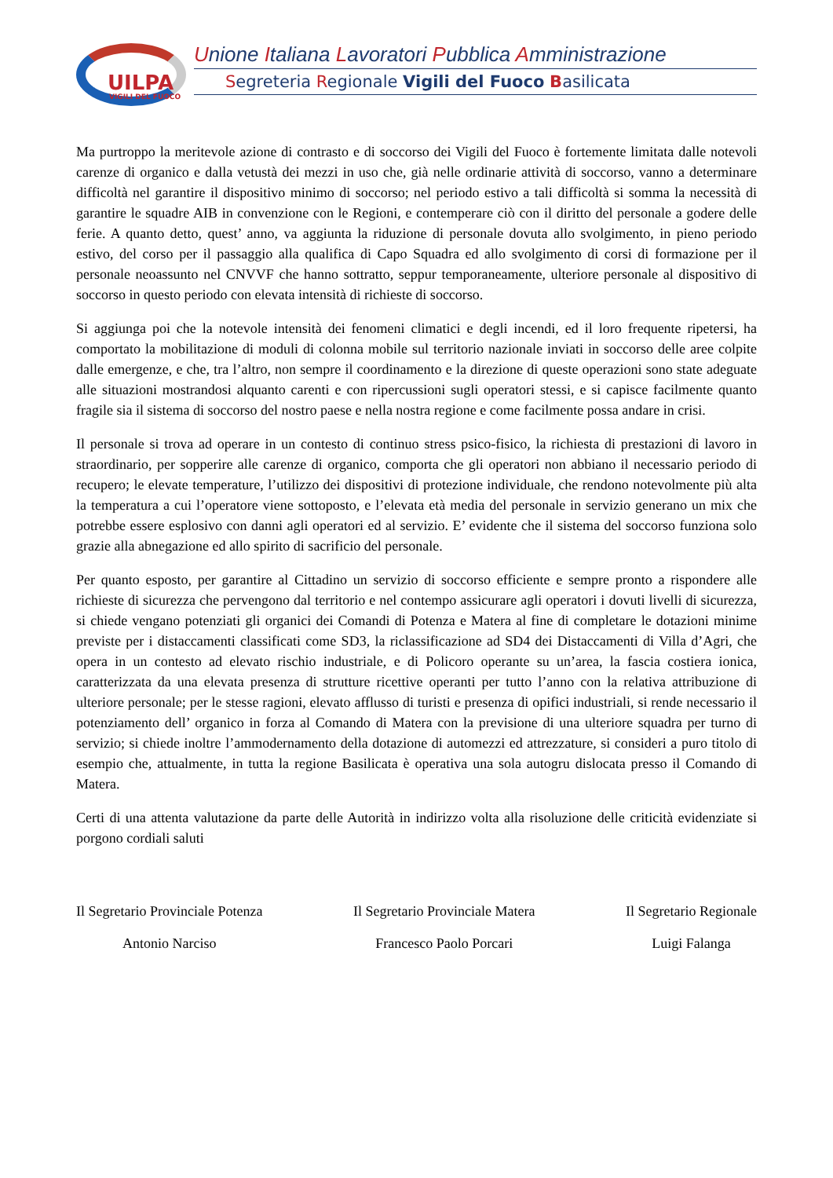UILPA
VIGILI DEL FUOCO
Unione Italiana Lavoratori Pubblica Amministrazione
Segreteria Regionale Vigili del Fuoco Basilicata
Ma purtroppo la meritevole azione di contrasto e di soccorso dei Vigili del Fuoco è fortemente limitata dalle notevoli carenze di organico e dalla vetustà dei mezzi in uso che, già nelle ordinarie attività di soccorso, vanno a determinare difficoltà nel garantire il dispositivo minimo di soccorso; nel periodo estivo a tali difficoltà si somma la necessità di garantire le squadre AIB in convenzione con le Regioni, e contemperare ciò con il diritto del personale a godere delle ferie. A quanto detto, quest’ anno, va aggiunta la riduzione di personale dovuta allo svolgimento, in pieno periodo estivo, del corso per il passaggio alla qualifica di Capo Squadra ed allo svolgimento di corsi di formazione per il personale neoassunto nel CNVVF che hanno sottratto, seppur temporaneamente, ulteriore personale al dispositivo di soccorso in questo periodo con elevata intensità di richieste di soccorso.
Si aggiunga poi che la notevole intensità dei fenomeni climatici e degli incendi, ed il loro frequente ripetersi, ha comportato la mobilitazione di moduli di colonna mobile sul territorio nazionale inviati in soccorso delle aree colpite dalle emergenze, e che, tra l’altro, non sempre il coordinamento e la direzione di queste operazioni sono state adeguate alle situazioni mostrandosi alquanto carenti e con ripercussioni sugli operatori stessi, e si capisce facilmente quanto fragile sia il sistema di soccorso del nostro paese e nella nostra regione e come facilmente possa andare in crisi.
Il personale si trova ad operare in un contesto di continuo stress psico-fisico, la richiesta di prestazioni di lavoro in straordinario, per sopperire alle carenze di organico, comporta che gli operatori non abbiano il necessario periodo di recupero; le elevate temperature, l’utilizzo dei dispositivi di protezione individuale, che rendono notevolmente più alta la temperatura a cui l’operatore viene sottoposto, e l’elevata età media del personale in servizio generano un mix che potrebbe essere esplosivo con danni agli operatori ed al servizio. E’ evidente che il sistema del soccorso funziona solo grazie alla abnegazione ed allo spirito di sacrificio del personale.
Per quanto esposto, per garantire al Cittadino un servizio di soccorso efficiente e sempre pronto a rispondere alle richieste di sicurezza che pervengono dal territorio e nel contempo assicurare agli operatori i dovuti livelli di sicurezza, si chiede vengano potenziati gli organici dei Comandi di Potenza e Matera al fine di completare le dotazioni minime previste per i distaccamenti classificati come SD3, la riclassificazione ad SD4 dei Distaccamenti di Villa d’Agri, che opera in un contesto ad elevato rischio industriale, e di Policoro operante su un’area, la fascia costiera ionica, caratterizzata da una elevata presenza di strutture ricettive operanti per tutto l’anno con la relativa attribuzione di ulteriore personale; per le stesse ragioni, elevato afflusso di turisti e presenza di opifici industriali, si rende necessario il potenziamento dell’ organico in forza al Comando di Matera con la previsione di una ulteriore squadra per turno di servizio; si chiede inoltre l’ammodernamento della dotazione di automezzi ed attrezzature, si consideri a puro titolo di esempio che, attualmente, in tutta la regione Basilicata è operativa una sola autogru dislocata presso il Comando di Matera.
Certi di una attenta valutazione da parte delle Autorità in indirizzo volta alla risoluzione delle criticità evidenziate si porgono cordiali saluti
Il Segretario Provinciale Potenza
Antonio Narciso
Il Segretario Provinciale Matera
Francesco Paolo Porcari
Il Segretario Regionale
Luigi Falanga